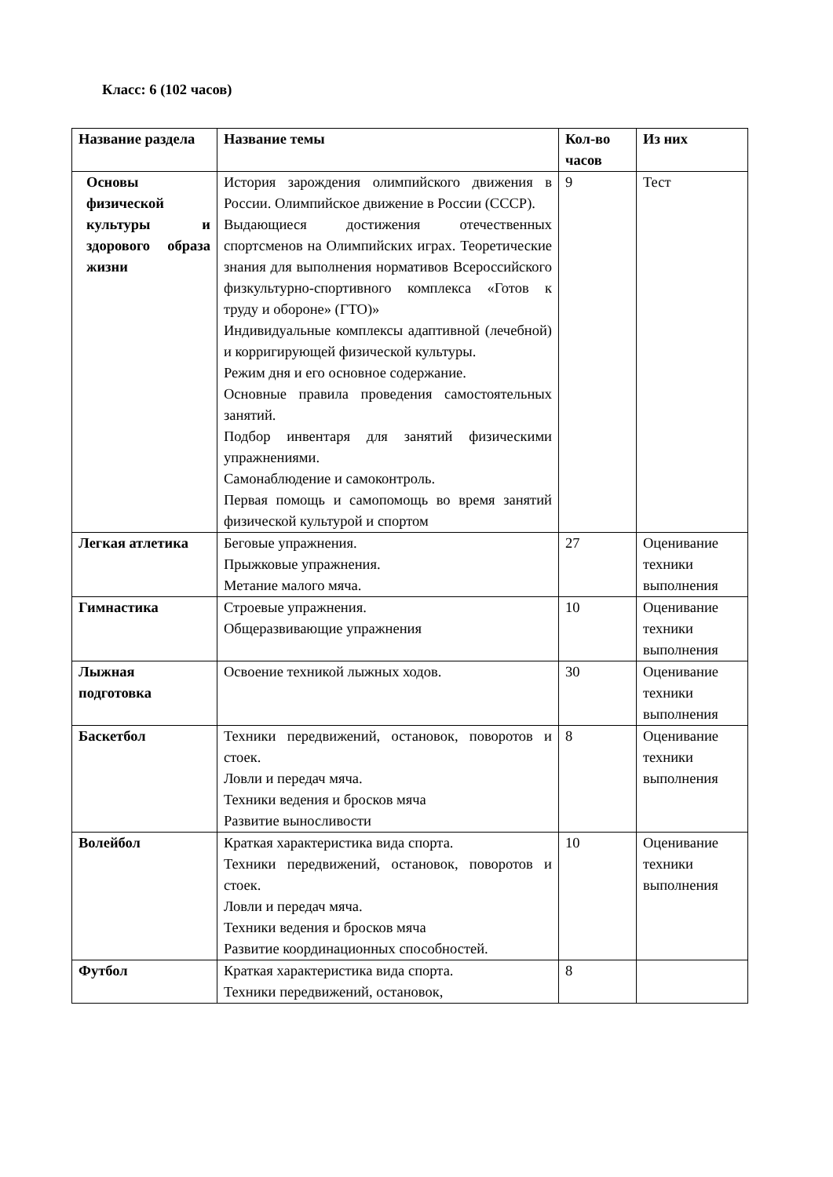Класс: 6 (102 часов)
| Название раздела | Название темы | Кол-во часов | Из них |
| --- | --- | --- | --- |
| Основы физической культуры и здорового образа жизни | История зарождения олимпийского движения в России. Олимпийское движение в России (СССР). Выдающиеся достижения отечественных спортсменов на Олимпийских играх. Теоретические знания для выполнения нормативов Всероссийского физкультурно-спортивного комплекса «Готов к труду и обороне» (ГТО)» Индивидуальные комплексы адаптивной (лечебной) и корригирующей физической культуры. Режим дня и его основное содержание. Основные правила проведения самостоятельных занятий. Подбор инвентаря для занятий физическими упражнениями. Самонаблюдение и самоконтроль. Первая помощь и самопомощь во время занятий физической культурой и спортом | 9 | Тест |
| Легкая атлетика | Беговые упражнения. Прыжковые упражнения. Метание малого мяча. | 27 | Оценивание техники выполнения |
| Гимнастика | Строевые упражнения. Общеразвивающие упражнения | 10 | Оценивание техники выполнения |
| Лыжная подготовка | Освоение техникой лыжных ходов. | 30 | Оценивание техники выполнения |
| Баскетбол | Техники передвижений, остановок, поворотов и стоек. Ловли и передач мяча. Техники ведения и бросков мяча Развитие выносливости | 8 | Оценивание техники выполнения |
| Волейбол | Краткая характеристика вида спорта. Техники передвижений, остановок, поворотов и стоек. Ловли и передач мяча. Техники ведения и бросков мяча Развитие координационных способностей. | 10 | Оценивание техники выполнения |
| Футбол | Краткая характеристика вида спорта. Техники передвижений, остановок, | 8 | |